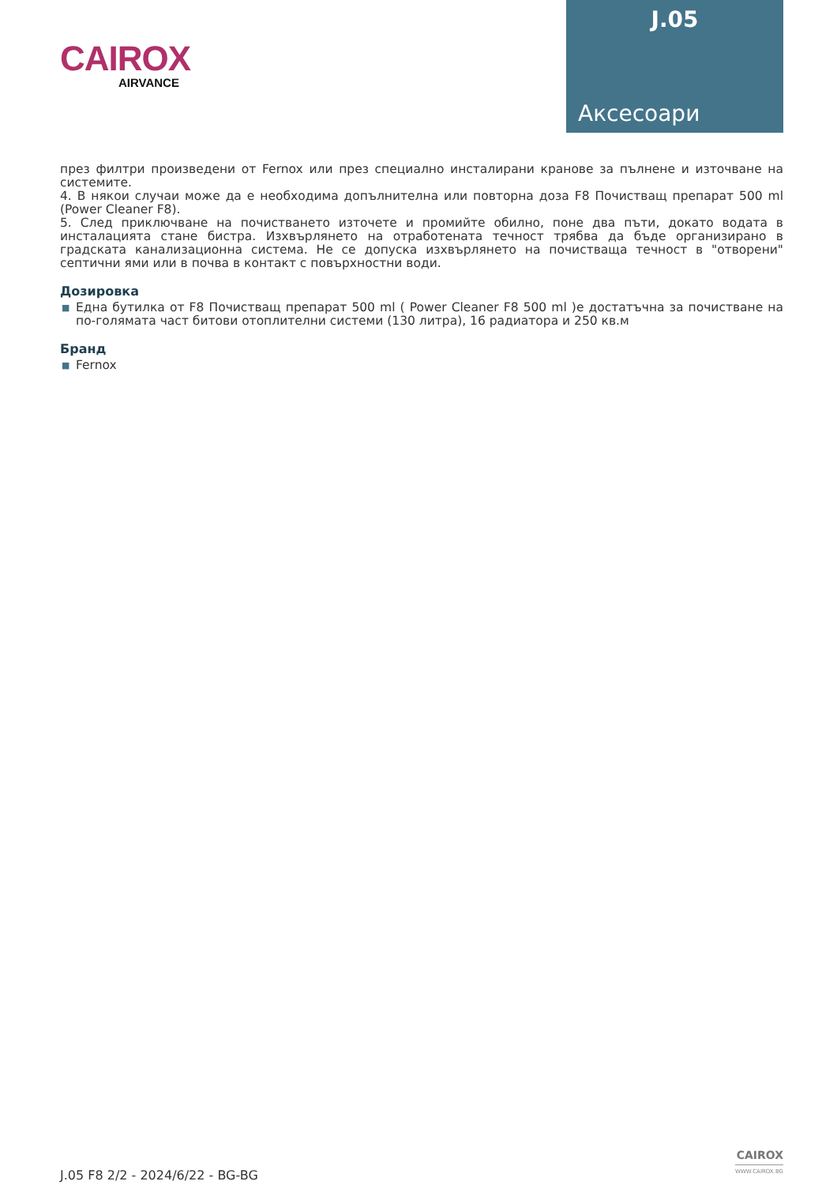CAIROX
AIRVANCE
J.05
Аксесоари
през филтри произведени от Fernox или през специално инсталирани кранове за пълнене и източване на системите.
4. В някои случаи може да е необходима допълнителна или повторна доза F8 Почистващ препарат 500 ml (Power Cleaner F8).
5. След приключване на почистването източете и промийте обилно, поне два пъти, докато водата в инсталацията стане бистра. Изхвърлянето на отработената течност трябва да бъде организирано в градската канализационна система. Не се допуска изхвърлянето на почистваща течност в "отворени" септични ями или в почва в контакт с повърхностни води.
Дозировка
■ Една бутилка от F8 Почистващ препарат 500 ml ( Power Cleaner F8 500 ml )е достатъчна за почистване на по-голямата част битови отоплителни системи (130 литра), 16 радиатора и 250 кв.м
Бранд
■ Fernox
J.05 F8 2/2 - 2024/6/22 - BG-BG
CAIROX
WWW.CAIROX.BG